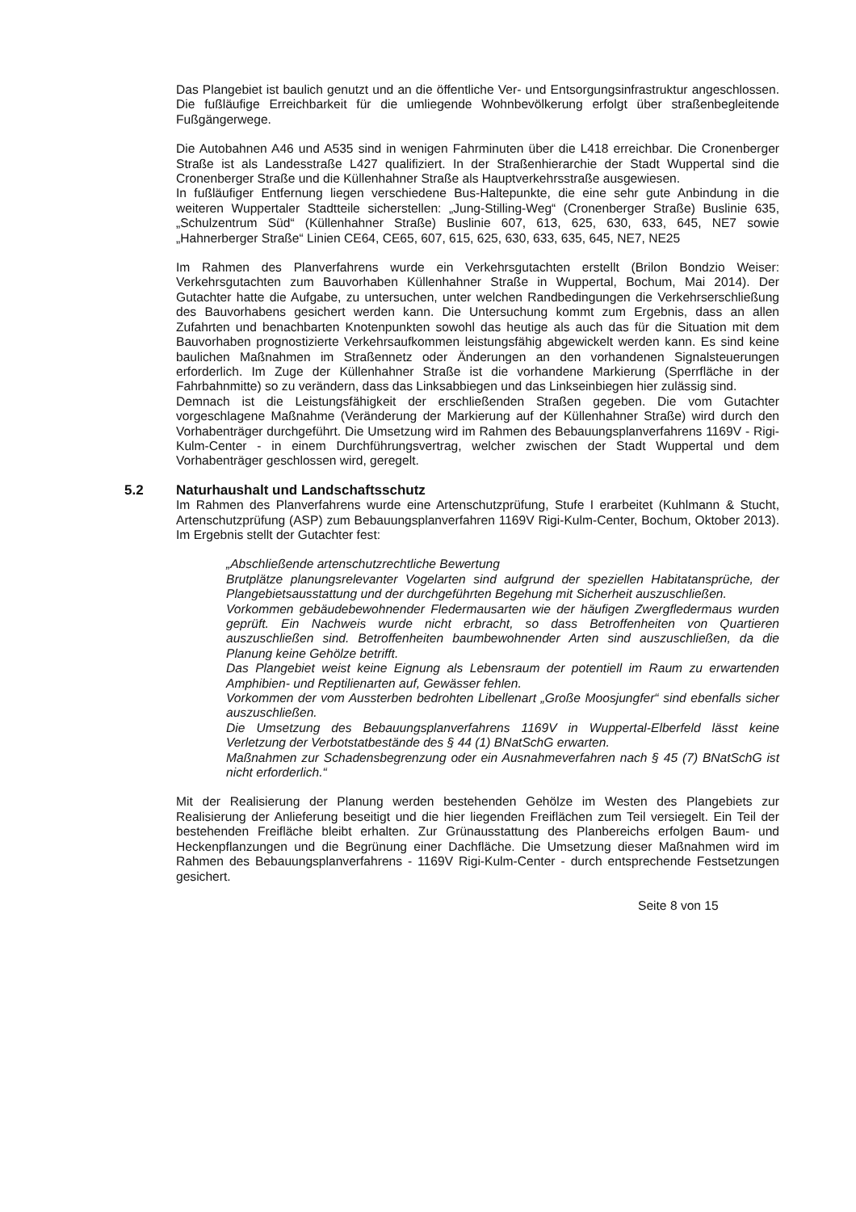Das Plangebiet ist baulich genutzt und an die öffentliche Ver- und Entsorgungsinfrastruktur angeschlossen. Die fußläufige Erreichbarkeit für die umliegende Wohnbevölkerung erfolgt über straßenbegleitende Fußgängerwege.
Die Autobahnen A46 und A535 sind in wenigen Fahrminuten über die L418 erreichbar. Die Cronenberger Straße ist als Landesstraße L427 qualifiziert. In der Straßenhierarchie der Stadt Wuppertal sind die Cronenberger Straße und die Küllenhahner Straße als Hauptverkehrsstraße ausgewiesen.
In fußläufiger Entfernung liegen verschiedene Bus-Haltepunkte, die eine sehr gute Anbindung in die weiteren Wuppertaler Stadtteile sicherstellen: „Jung-Stilling-Weg“ (Cronenberger Straße) Buslinie 635, „Schulzentrum Süd“ (Küllenhahner Straße) Buslinie 607, 613, 625, 630, 633, 645, NE7 sowie „Hahnerberger Straße“ Linien CE64, CE65, 607, 615, 625, 630, 633, 635, 645, NE7, NE25
Im Rahmen des Planverfahrens wurde ein Verkehrsgutachten erstellt (Brilon Bondzio Weiser: Verkehrsgutachten zum Bauvorhaben Küllenhahner Straße in Wuppertal, Bochum, Mai 2014). Der Gutachter hatte die Aufgabe, zu untersuchen, unter welchen Randbedingungen die Verkehrserschließung des Bauvorhabens gesichert werden kann. Die Untersuchung kommt zum Ergebnis, dass an allen Zufahrten und benachbarten Knotenpunkten sowohl das heutige als auch das für die Situation mit dem Bauvorhaben prognostizierte Verkehrsaufkommen leistungsfähig abgewickelt werden kann. Es sind keine baulichen Maßnahmen im Straßennetz oder Änderungen an den vorhandenen Signalsteuerungen erforderlich. Im Zuge der Küllenhahner Straße ist die vorhandene Markierung (Sperrfläche in der Fahrbahnmitte) so zu verändern, dass das Linksabbiegen und das Linkseinbiegen hier zulässig sind.
Demnach ist die Leistungsfähigkeit der erschließenden Straßen gegeben. Die vom Gutachter vorgeschlagene Maßnahme (Veränderung der Markierung auf der Küllenhahner Straße) wird durch den Vorhabenträger durchgeführt. Die Umsetzung wird im Rahmen des Bebauungsplanverfahrens 1169V - Rigi-Kulm-Center - in einem Durchführungsvertrag, welcher zwischen der Stadt Wuppertal und dem Vorhabenträger geschlossen wird, geregelt.
5.2 Naturhaushalt und Landschaftsschutz
Im Rahmen des Planverfahrens wurde eine Artenschutzprüfung, Stufe I erarbeitet (Kuhlmann & Stucht, Artenschutzprüfung (ASP) zum Bebauungsplanverfahren 1169V Rigi-Kulm-Center, Bochum, Oktober 2013). Im Ergebnis stellt der Gutachter fest:
„Abschließende artenschutzrechtliche Bewertung
Brutplätze planungsrelevanter Vogelarten sind aufgrund der speziellen Habitatansprüche, der Plangebietsausstattung und der durchgeführten Begehung mit Sicherheit auszuschließen.
Vorkommen gebäudebewohnender Fledermausarten wie der häufigen Zwergfledermaus wurden geprüft. Ein Nachweis wurde nicht erbracht, so dass Betroffenheiten von Quartieren auszuschließen sind. Betroffenheiten baumbewohnender Arten sind auszuschließen, da die Planung keine Gehölze betrifft.
Das Plangebiet weist keine Eignung als Lebensraum der potentiell im Raum zu erwartenden Amphibien- und Reptilienarten auf, Gewässer fehlen.
Vorkommen der vom Aussterben bedrohten Libellenart „Große Moosjungfer“ sind ebenfalls sicher auszuschließen.
Die Umsetzung des Bebauungsplanverfahrens 1169V in Wuppertal-Elberfeld lässt keine Verletzung der Verbotstatbestände des § 44 (1) BNatSchG erwarten.
Maßnahmen zur Schadensbegrenzung oder ein Ausnahmeverfahren nach § 45 (7) BNatSchG ist nicht erforderlich.“
Mit der Realisierung der Planung werden bestehenden Gehölze im Westen des Plangebiets zur Realisierung der Anlieferung beseitigt und die hier liegenden Freiflächen zum Teil versiegelt. Ein Teil der bestehenden Freifläche bleibt erhalten. Zur Grünausstattung des Planbereichs erfolgen Baum- und Heckenpflanzungen und die Begrünung einer Dachfläche. Die Umsetzung dieser Maßnahmen wird im Rahmen des Bebauungsplanverfahrens - 1169V Rigi-Kulm-Center - durch entsprechende Festsetzungen gesichert.
Seite 8 von 15